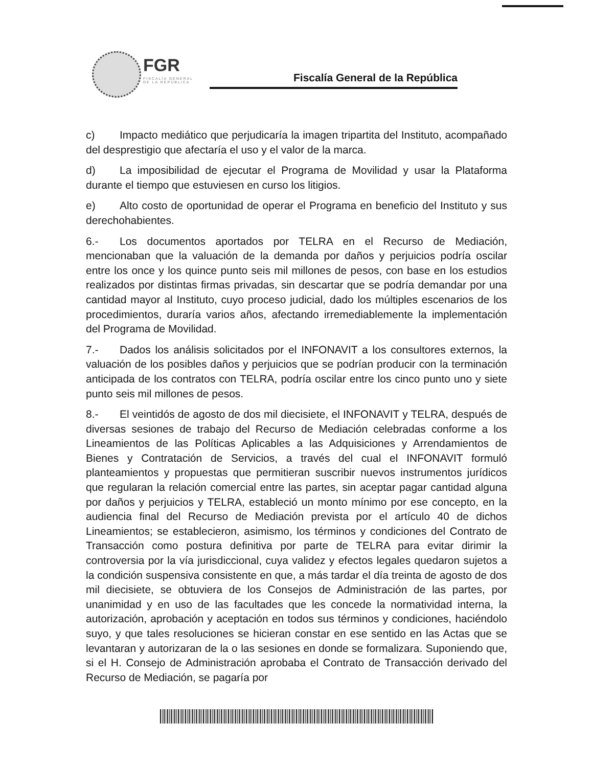FGR
FISCALÍA GENERAL DE LA REPÚBLICA
Fiscalía General de la República
c) Impacto mediático que perjudicaría la imagen tripartita del Instituto, acompañado del desprestigio que afectaría el uso y el valor de la marca.
d) La imposibilidad de ejecutar el Programa de Movilidad y usar la Plataforma durante el tiempo que estuviesen en curso los litigios.
e) Alto costo de oportunidad de operar el Programa en beneficio del Instituto y sus derechohabientes.
6.- Los documentos aportados por TELRA en el Recurso de Mediación, mencionaban que la valuación de la demanda por daños y perjuicios podría oscilar entre los once y los quince punto seis mil millones de pesos, con base en los estudios realizados por distintas firmas privadas, sin descartar que se podría demandar por una cantidad mayor al Instituto, cuyo proceso judicial, dado los múltiples escenarios de los procedimientos, duraría varios años, afectando irremediablemente la implementación del Programa de Movilidad.
7.- Dados los análisis solicitados por el INFONAVIT a los consultores externos, la valuación de los posibles daños y perjuicios que se podrían producir con la terminación anticipada de los contratos con TELRA, podría oscilar entre los cinco punto uno y siete punto seis mil millones de pesos.
8.- El veintidós de agosto de dos mil diecisiete, el INFONAVIT y TELRA, después de diversas sesiones de trabajo del Recurso de Mediación celebradas conforme a los Lineamientos de las Políticas Aplicables a las Adquisiciones y Arrendamientos de Bienes y Contratación de Servicios, a través del cual el INFONAVIT formuló planteamientos y propuestas que permitieran suscribir nuevos instrumentos jurídicos que regularan la relación comercial entre las partes, sin aceptar pagar cantidad alguna por daños y perjuicios y TELRA, estableció un monto mínimo por ese concepto, en la audiencia final del Recurso de Mediación prevista por el artículo 40 de dichos Lineamientos; se establecieron, asimismo, los términos y condiciones del Contrato de Transacción como postura definitiva por parte de TELRA para evitar dirimir la controversia por la vía jurisdiccional, cuya validez y efectos legales quedaron sujetos a la condición suspensiva consistente en que, a más tardar el día treinta de agosto de dos mil diecisiete, se obtuviera de los Consejos de Administración de las partes, por unanimidad y en uso de las facultades que les concede la normatividad interna, la autorización, aprobación y aceptación en todos sus términos y condiciones, haciéndolo suyo, y que tales resoluciones se hicieran constar en ese sentido en las Actas que se levantaran y autorizaran de la o las sesiones en donde se formalizara. Suponiendo que, si el H. Consejo de Administración aprobaba el Contrato de Transacción derivado del Recurso de Mediación, se pagaría por